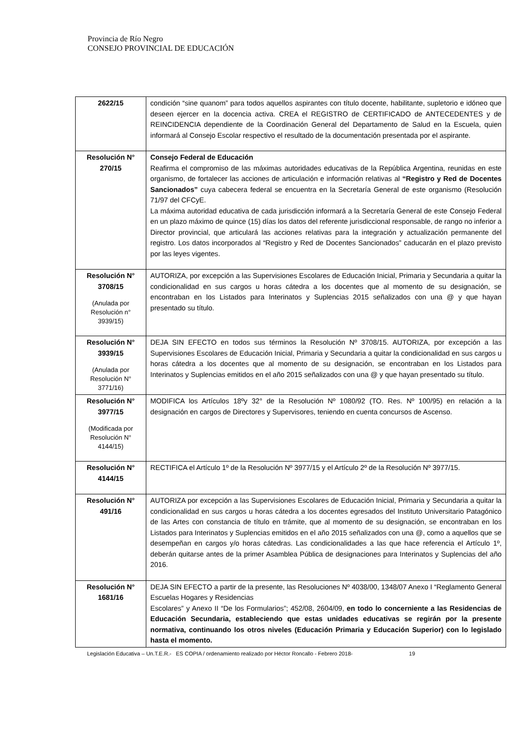Provincia de Río Negro
CONSEJO PROVINCIAL DE EDUCACIÓN
| 2622/15 | condición “sine quanom” para todos aquellos aspirantes con título docente, habilitante, supletorio e idóneo que deseen ejercer en la docencia activa. CREA el REGISTRO de CERTIFICADO de ANTECEDENTES y de REINCIDENCIA dependiente de la Coordinación General del Departamento de Salud en la Escuela, quien informará al Consejo Escolar respectivo el resultado de la documentación presentada por el aspirante. |
| Resolución N° 270/15 | Consejo Federal de Educación Reafirma el compromiso de las máximas autoridades educativas de la República Argentina, reunidas en este organismo, de fortalecer las acciones de articulación e información relativas al “Registro y Red de Docentes Sancionados” cuya cabecera federal se encuentra en la Secretaría General de este organismo (Resolución 71/97 del CFCyE. La máxima autoridad educativa de cada jurisdicción informará a la Secretaría General de este Consejo Federal en un plazo máximo de quince (15) días los datos del referente jurisdiccional responsable, de rango no inferior a Director provincial, que articulará las acciones relativas para la integración y actualización permanente del registro. Los datos incorporados al “Registro y Red de Docentes Sancionados” caducarán en el plazo previsto por las leyes vigentes. |
| Resolución N° 3708/15 (Anulada por Resolución n° 3939/15) | AUTORIZA, por excepción a las Supervisiones Escolares de Educación Inicial, Primaria y Secundaria a quitar la condicionalidad en sus cargos u horas cátedra a los docentes que al momento de su designación, se encontraban en los Listados para Interinatos y Suplencias 2015 señalizados con una @ y que hayan presentado su título. |
| Resolución N° 3939/15 (Anulada por Resolución N° 3771/16) | DEJA SIN EFECTO en todos sus términos la Resolución Nº 3708/15. AUTORIZA, por excepción a las Supervisiones Escolares de Educación Inicial, Primaria y Secundaria a quitar la condicionalidad en sus cargos u horas cátedra a los docentes que al momento de su designación, se encontraban en los Listados para Interinatos y Suplencias emitidos en el año 2015 señalizados con una @ y que hayan presentado su título. |
| Resolución N° 3977/15 (Modificada por Resolución N° 4144/15) | MODIFICA los Artículos 18ºy 32° de la Resolución Nº 1080/92 (TO. Res. Nº 100/95) en relación a la designación en cargos de Directores y Supervisores, teniendo en cuenta concursos de Ascenso. |
| Resolución N° 4144/15 | RECTIFICA el Artículo 1º de la Resolución Nº 3977/15 y el Artículo 2º de la Resolución Nº 3977/15. |
| Resolución N° 491/16 | AUTORIZA por excepción a las Supervisiones Escolares de Educación Inicial, Primaria y Secundaria a quitar la condicionalidad en sus cargos u horas cátedra a los docentes egresados del Instituto Universitario Patagónico de las Artes con constancia de título en trámite, que al momento de su designación, se encontraban en los Listados para Interinatos y Suplencias emitidos en el año 2015 señalizados con una @, como a aquellos que se desempeñan en cargos y/o horas cátedras. Las condicionalidades a las que hace referencia el Artículo 1º, deberán quitarse antes de la primer Asamblea Pública de designaciones para Interinatos y Suplencias del año 2016. |
| Resolución N° 1681/16 | DEJA SIN EFECTO a partir de la presente, las Resoluciones Nº 4038/00, 1348/07 Anexo I “Reglamento General Escuelas Hogares y Residencias Escolares” y Anexo II “De los Formularios”; 452/08, 2604/09, en todo lo concerniente a las Residencias de Educación Secundaria, estableciendo que estas unidades educativas se regirán por la presente normativa, continuando los otros niveles (Educación Primaria y Educación Superior) con lo legislado hasta el momento. |
Legislación Educativa – Un.T.E.R.- ES COPIA / ordenamiento realizado por Héctor Roncallo - Febrero 2018- 19